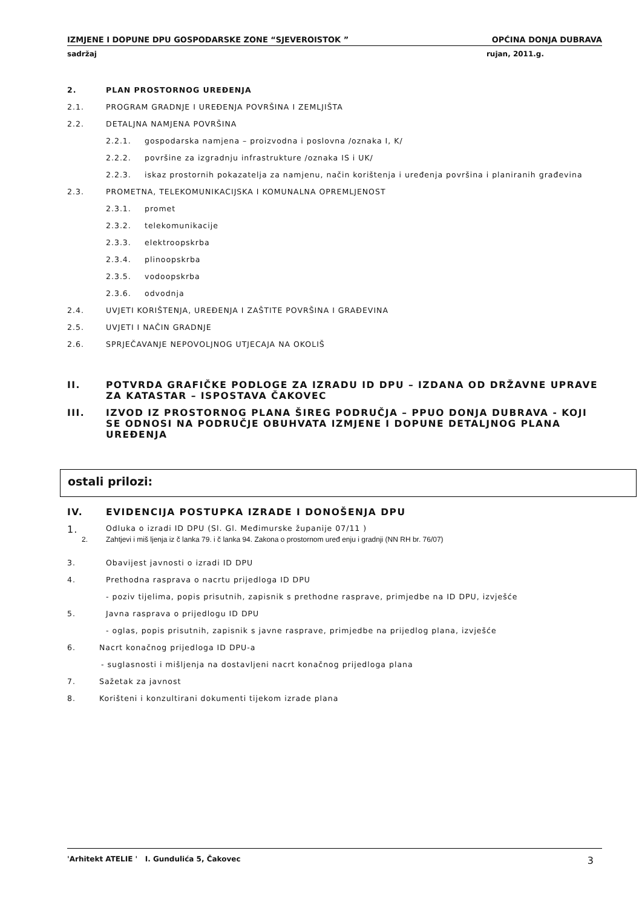IZMJENE I DOPUNE DPU GOSPODARSKE ZONE “SJEVEROISTOK ” OPĆINA DONJA DUBRAVA
sadržaj rujan, 2011.g.
2. PLAN PROSTORNOG UREĐENJA
2.1. PROGRAM GRADNJE I UREĐENJA POVRŠINA I ZEMLJIŠTA
2.2. DETALJNA NAMJENA POVRŠINA
2.2.1. gospodarska namjena – proizvodna i poslovna /oznaka I, K/
2.2.2. površine za izgradnju infrastrukture /oznaka IS i UK/
2.2.3. iskaz prostornih pokazatelja za namjenu, način korištenja i uređenja površina i planiranih građevina
2.3. PROMETNA, TELEKOMUNIKACIJSKA I KOMUNALNA OPREMLJENOST
2.3.1. promet
2.3.2. telekomunikacije
2.3.3. elektroopskrba
2.3.4. plinoopskrba
2.3.5. vodoopskrba
2.3.6. odvodnja
2.4. UVJETI KORIŠTENJA, UREĐENJA I ZAŠTITE POVRŠINA I GRAĐEVINA
2.5. UVJETI I NAČIN GRADNJE
2.6. SPRJEČAVANJE NEPOVOLJNOG UTJECAJA NA OKOLIŠ
II. POTVRDA GRAFIČKE PODLOGE ZA IZRADU ID DPU – IZDANA OD DRŽAVNE UPRAVE ZA KATASTAR – ISPOSTAVA ČAKOVEC
III. IZVOD IZ PROSTORNOG PLANA ŠIREG PODRUČJA – PPUO DONJA DUBRAVA - KOJI SE ODNOSI NA PODRUČJE OBUHVATA IZMJENE I DOPUNE DETALJNOG PLANA UREĐENJA
ostali prilozi:
IV. EVIDENCIJA POSTUPKA IZRADE I DONOŠENJA DPU
1. Odluka o izradi ID DPU (Sl. Gl. Međimurske županije 07/11 )
2. Zahtjevi i miš ljenja iz č lanka 79. i č lanka 94. Zakona o prostornom uređ enju i gradnji (NN RH br. 76/07)
3. Obavijest javnosti o izradi ID DPU
4. Prethodna rasprava o nacrtu prijedloga ID DPU
- poziv tijelima, popis prisutnih, zapisnik s prethodne rasprave, primjedbe na ID DPU, izvješće
5. Javna rasprava o prijedlogu ID DPU
- oglas, popis prisutnih, zapisnik s javne rasprave, primjedbe na prijedlog plana, izvješće
6. Nacrt konačnog prijedloga ID DPU-a
- suglasnosti i mišljenja na dostavljeni nacrt konačnog prijedloga plana
7. Sažetak za javnost
8. Korišteni i konzultirani dokumenti tijekom izrade plana
'Arhitekt ATELIE ' I. Gundulića 5, Čakovec 3